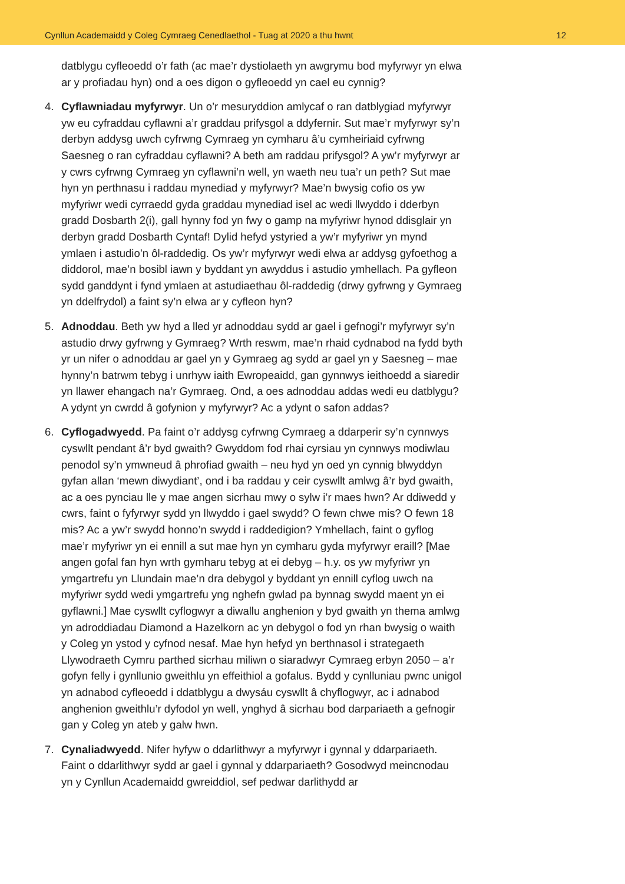Cynllun Academaidd y Coleg Cymraeg Cenedlaethol - Tuag at 2020 a thu hwnt 12
datblygu cyfleoedd o’r fath (ac mae’r dystiolaeth yn awgrymu bod myfyrwyr yn elwa ar y profiadau hyn) ond a oes digon o gyfleoedd yn cael eu cynnig?
4. Cyflawniadau myfyrwyr. Un o’r mesuryddion amlycaf o ran datblygiad myfyrwyr yw eu cyfraddau cyflawni a’r graddau prifysgol a ddyfernir. Sut mae’r myfyrwyr sy’n derbyn addysg uwch cyfrwng Cymraeg yn cymharu â’u cymheiriaid cyfrwng Saesneg o ran cyfraddau cyflawni? A beth am raddau prifysgol? A yw’r myfyrwyr ar y cwrs cyfrwng Cymraeg yn cyflawni’n well, yn waeth neu tua’r un peth? Sut mae hyn yn perthnasu i raddau mynediad y myfyrwyr? Mae’n bwysig cofio os yw myfyriwr wedi cyrraedd gyda graddau mynediad isel ac wedi llwyddo i dderbyn gradd Dosbarth 2(i), gall hynny fod yn fwy o gamp na myfyriwr hynod ddisglair yn derbyn gradd Dosbarth Cyntaf! Dylid hefyd ystyried a yw’r myfyriwr yn mynd ymlaen i astudio’n ôl-raddedig. Os yw’r myfyrwyr wedi elwa ar addysg gyfoethog a diddorol, mae’n bosibl iawn y byddant yn awyddus i astudio ymhellach. Pa gyfleon sydd ganddynt i fynd ymlaen at astudiaethau ôl-raddedig (drwy gyfrwng y Gymraeg yn ddelfrydol) a faint sy’n elwa ar y cyfleon hyn?
5. Adnoddau. Beth yw hyd a lled yr adnoddau sydd ar gael i gefnogi’r myfyrwyr sy’n astudio drwy gyfrwng y Gymraeg? Wrth reswm, mae’n rhaid cydnabod na fydd byth yr un nifer o adnoddau ar gael yn y Gymraeg ag sydd ar gael yn y Saesneg – mae hynny’n batrwm tebyg i unrhyw iaith Ewropeaidd, gan gynnwys ieithoedd a siaredir yn llawer ehangach na’r Gymraeg. Ond, a oes adnoddau addas wedi eu datblygu? A ydynt yn cwrdd â gofynion y myfyrwyr? Ac a ydynt o safon addas?
6. Cyflogadwyedd. Pa faint o’r addysg cyfrwng Cymraeg a ddarperir sy’n cynnwys cyswllt pendant â’r byd gwaith? Gwyddom fod rhai cyrsiau yn cynnwys modiwlau penodol sy’n ymwneud â phrofiad gwaith – neu hyd yn oed yn cynnig blwyddyn gyfan allan ‘mewn diwydiant’, ond i ba raddau y ceir cyswllt amlwg â’r byd gwaith, ac a oes pynciau lle y mae angen sicrhau mwy o sylw i’r maes hwn? Ar ddiwedd y cwrs, faint o fyfyrwyr sydd yn llwyddo i gael swydd? O fewn chwe mis? O fewn 18 mis? Ac a yw’r swydd honno’n swydd i raddedigion? Ymhellach, faint o gyflog mae’r myfyriwr yn ei ennill a sut mae hyn yn cymharu gyda myfyrwyr eraill? [Mae angen gofal fan hyn wrth gymharu tebyg at ei debyg – h.y. os yw myfyriwr yn ymgartrefu yn Llundain mae’n dra debygol y byddant yn ennill cyflog uwch na myfyriwr sydd wedi ymgartrefu yng nghefn gwlad pa bynnag swydd maent yn ei gyflawni.] Mae cyswllt cyflogwyr a diwallu anghenion y byd gwaith yn thema amlwg yn adroddiadau Diamond a Hazelkorn ac yn debygol o fod yn rhan bwysig o waith y Coleg yn ystod y cyfnod nesaf. Mae hyn hefyd yn berthnasol i strategaeth Llywodraeth Cymru parthed sicrhau miliwn o siaradwyr Cymraeg erbyn 2050 – a’r gofyn felly i gynllunio gweithlu yn effeithiol a gofalus. Bydd y cynlluniau pwnc unigol yn adnabod cyfleoedd i ddatblygu a dwysáu cyswllt â chyflogwyr, ac i adnabod anghenion gweithlu’r dyfodol yn well, ynghyd â sicrhau bod darpariaeth a gefnogir gan y Coleg yn ateb y galw hwn.
7. Cynaliadwyedd. Nifer hyfyw o ddarlithwyr a myfyrwyr i gynnal y ddarpariaeth. Faint o ddarlithwyr sydd ar gael i gynnal y ddarpariaeth? Gosodwyd meincnodau yn y Cynllun Academaidd gwreiddiol, sef pedwar darlithydd ar